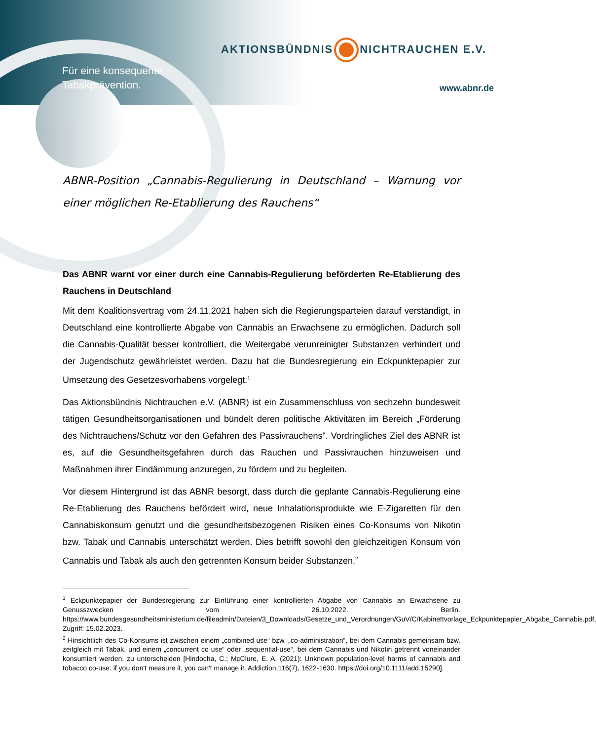Für eine konsequente
Tabakprävention.
AKTIONSBÜNDNIS NICHTRAUCHEN E.V.
www.abnr.de
ABNR-Position „Cannabis-Regulierung in Deutschland – Warnung vor einer möglichen Re-Etablierung des Rauchens“
Das ABNR warnt vor einer durch eine Cannabis-Regulierung beförderten Re-Etablierung des Rauchens in Deutschland
Mit dem Koalitionsvertrag vom 24.11.2021 haben sich die Regierungsparteien darauf verständigt, in Deutschland eine kontrollierte Abgabe von Cannabis an Erwachsene zu ermöglichen. Dadurch soll die Cannabis-Qualität besser kontrolliert, die Weitergabe verunreinigter Substanzen verhindert und der Jugendschutz gewährleistet werden. Dazu hat die Bundesregierung ein Eckpunktepapier zur Umsetzung des Gesetzesvorhabens vorgelegt.<sup>1</sup>
Das Aktionsbündnis Nichtrauchen e.V. (ABNR) ist ein Zusammenschluss von sechzehn bundesweit tätigen Gesundheitsorganisationen und bündelt deren politische Aktivitäten im Bereich „Förderung des Nichtrauchens/Schutz vor den Gefahren des Passivrauchens". Vordringliches Ziel des ABNR ist es, auf die Gesundheitsgefahren durch das Rauchen und Passivrauchen hinzuweisen und Maßnahmen ihrer Eindämmung anzuregen, zu fördern und zu begleiten.
Vor diesem Hintergrund ist das ABNR besorgt, dass durch die geplante Cannabis-Regulierung eine Re-Etablierung des Rauchens befördert wird, neue Inhalationsprodukte wie E-Zigaretten für den Cannabiskonsum genutzt und die gesundheitsbezogenen Risiken eines Co-Konsums von Nikotin bzw. Tabak und Cannabis unterschätzt werden. Dies betrifft sowohl den gleichzeitigen Konsum von Cannabis und Tabak als auch den getrennten Konsum beider Substanzen.<sup>2</sup>
<sup>1</sup> Eckpunktepapier der Bundesregierung zur Einführung einer kontrollierten Abgabe von Cannabis an Erwachsene zu Genusszwecken vom 26.10.2022. Berlin. https://www.bundesgesundheitsministerium.de/fileadmin/Dateien/3_Downloads/Gesetze_und_Verordnungen/GuV/C/Kabinettvorlage_Eckpunktepapier_Abgabe_Cannabis.pdf, Zugriff: 15.02.2023.
<sup>2</sup> Hinsichtlich des Co-Konsums ist zwischen einem „combined use“ bzw. „co-administration“, bei dem Cannabis gemeinsam bzw. zeitgleich mit Tabak, und einem „concurrent co use“ oder „sequential-use“, bei dem Cannabis und Nikotin getrennt voneinander konsumiert werden, zu unterscheiden [Hindocha, C.; McClure, E. A. (2021): Unknown population-level harms of cannabis and tobacco co-use: if you don't measure it, you can't manage it. Addiction,116(7), 1622-1630. https://doi.org/10.1111/add.15290].